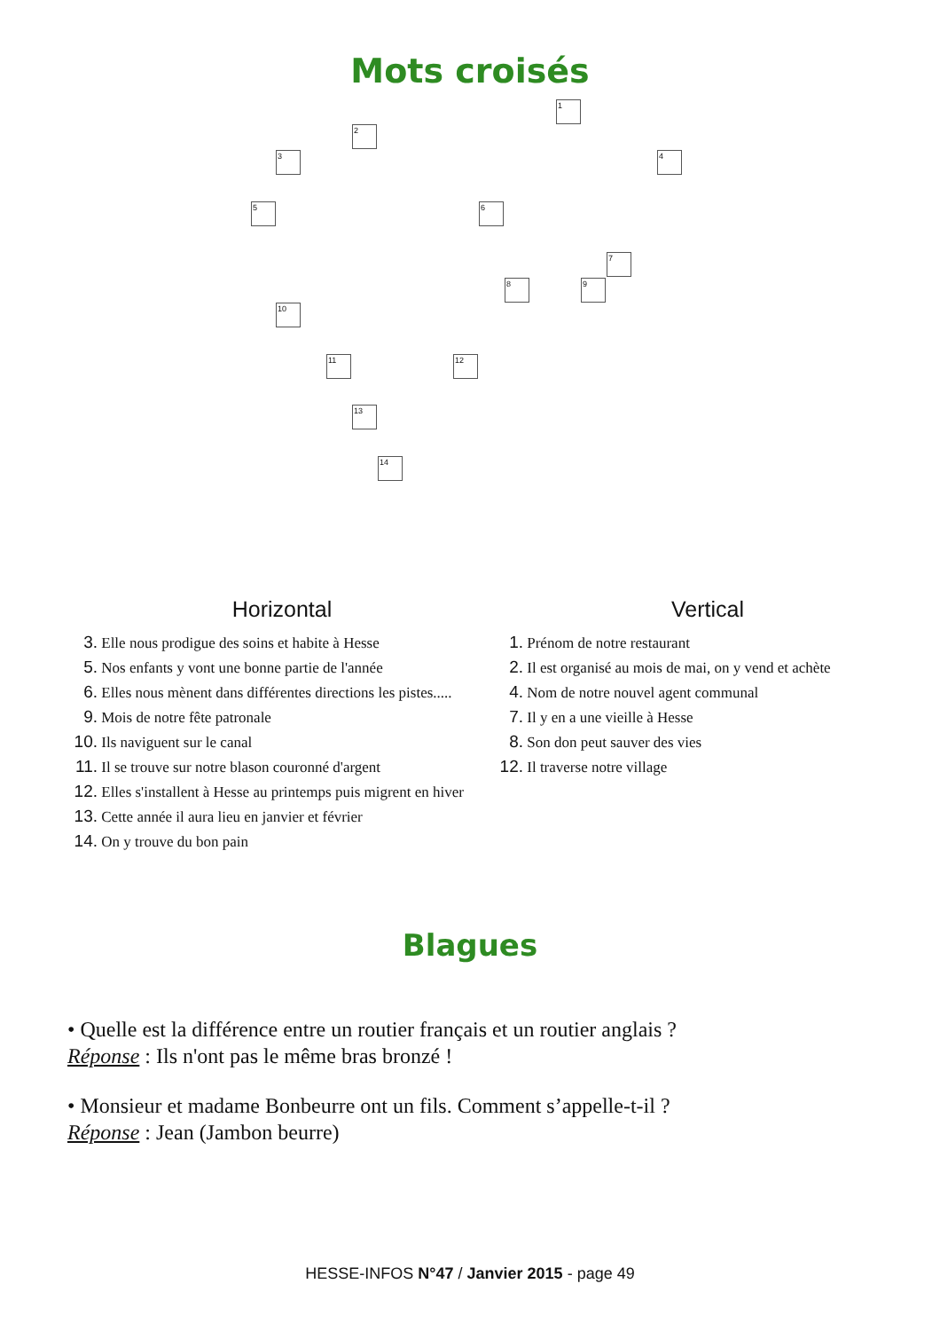Mots croisés
1
2
3 4
5 6
7
8 9
10
11 12
13
14
Horizontal
3. Elle nous prodigue des soins et habite à Hesse
5. Nos enfants y vont une bonne partie de l'année
6. Elles nous mènent dans différentes directions les pistes.....
9. Mois de notre fête patronale
10. Ils naviguent sur le canal
11. Il se trouve sur notre blason couronné d'argent
12. Elles s'installent à Hesse au printemps puis migrent en hiver
13. Cette année il aura lieu en janvier et février
14. On y trouve du bon pain
Vertical
1. Prénom de notre restaurant
2. Il est organisé au mois de mai, on y vend et achète
4. Nom de notre nouvel agent communal
7. Il y en a une vieille à Hesse
8. Son don peut sauver des vies
12. Il traverse notre village
Blagues
• Quelle est la différence entre un routier français et un routier anglais ?
Réponse : Ils n'ont pas le même bras bronzé !
• Monsieur et madame Bonbeurre ont un fils. Comment s’appelle-t-il ?
Réponse : Jean (Jambon beurre)
HESSE-INFOS N°47 / Janvier 2015 - page 49